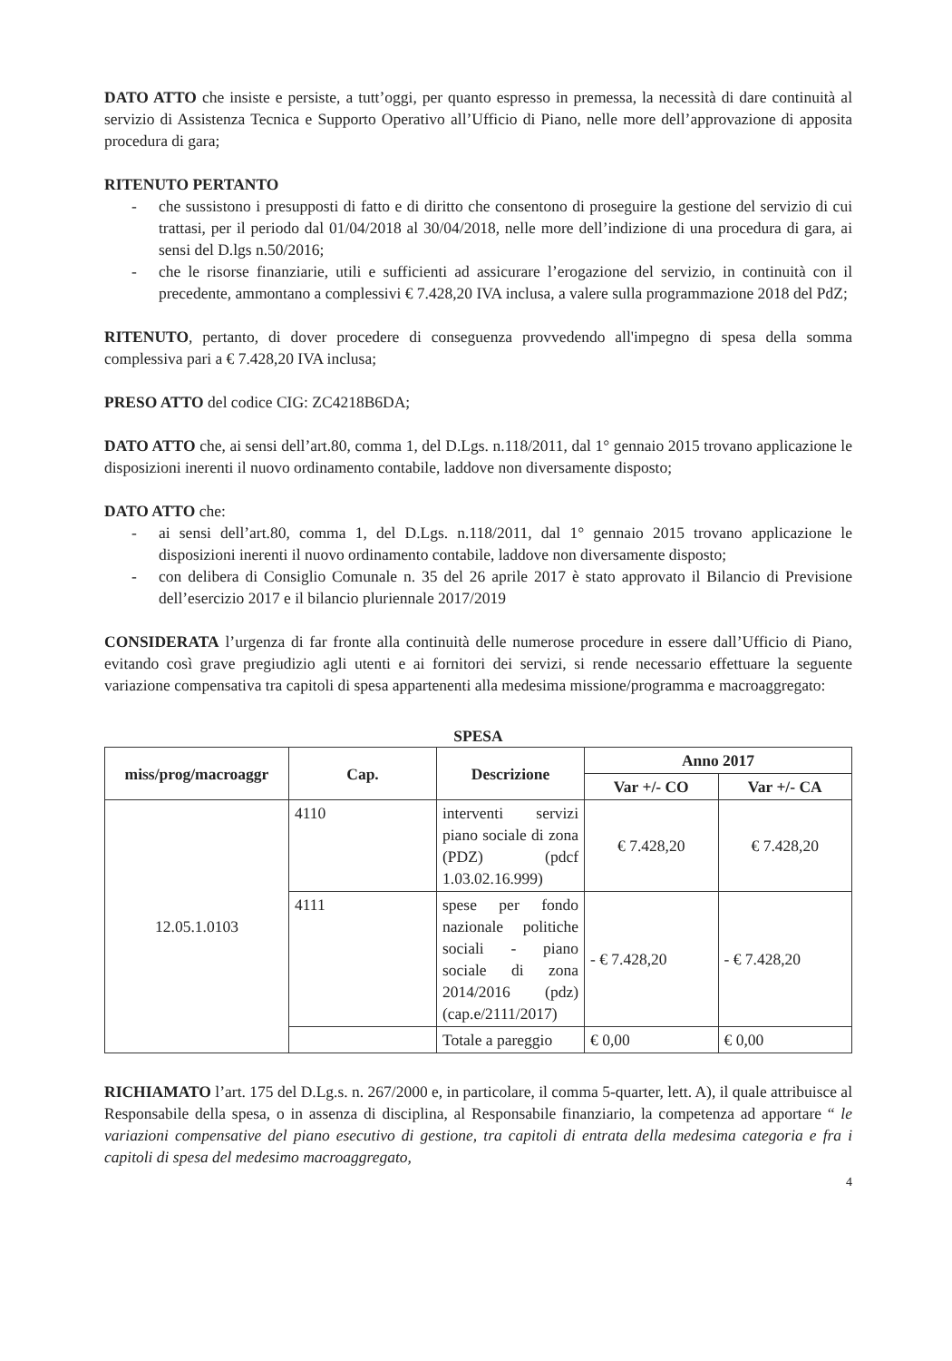DATO ATTO che insiste e persiste, a tutt’oggi, per quanto espresso in premessa, la necessità di dare continuità al servizio di Assistenza Tecnica e Supporto Operativo all’Ufficio di Piano, nelle more dell’approvazione di apposita procedura di gara;
RITENUTO PERTANTO
- che sussistono i presupposti di fatto e di diritto che consentono di proseguire la gestione del servizio di cui trattasi, per il periodo dal 01/04/2018 al 30/04/2018, nelle more dell’indizione di una procedura di gara, ai sensi del D.lgs n.50/2016;
- che le risorse finanziarie, utili e sufficienti ad assicurare l’erogazione del servizio, in continuità con il precedente, ammontano a complessivi € 7.428,20 IVA inclusa, a valere sulla programmazione 2018 del PdZ;
RITENUTO, pertanto, di dover procedere di conseguenza provvedendo all'impegno di spesa della somma complessiva pari a € 7.428,20 IVA inclusa;
PRESO ATTO del codice CIG: ZC4218B6DA;
DATO ATTO che, ai sensi dell’art.80, comma 1, del D.Lgs. n.118/2011, dal 1° gennaio 2015 trovano applicazione le disposizioni inerenti il nuovo ordinamento contabile, laddove non diversamente disposto;
DATO ATTO che:
- ai sensi dell’art.80, comma 1, del D.Lgs. n.118/2011, dal 1° gennaio 2015 trovano applicazione le disposizioni inerenti il nuovo ordinamento contabile, laddove non diversamente disposto;
- con delibera di Consiglio Comunale n. 35 del 26 aprile 2017 è stato approvato il Bilancio di Previsione dell’esercizio 2017 e il bilancio pluriennale 2017/2019
CONSIDERATA l’urgenza di far fronte alla continuità delle numerose procedure in essere dall’Ufficio di Piano, evitando così grave pregiudizio agli utenti e ai fornitori dei servizi, si rende necessario effettuare la seguente variazione compensativa tra capitoli di spesa appartenenti alla medesima missione/programma e macroaggregato:
SPESA
| miss/prog/macroaggr | Cap. | Descrizione | Anno 2017 | |
| --- | --- | --- | --- | --- |
| | | | Var +/- CO | Var +/- CA |
| 12.05.1.0103 | 4110 | interventi servizi piano sociale di zona (PDZ) (pdcf 1.03.02.16.999) | € 7.428,20 | € 7.428,20 |
| | 4111 | spese per fondo nazionale politiche sociali - piano sociale di zona 2014/2016 (pdz) (cap.e/2111/2017) | - € 7.428,20 | - € 7.428,20 |
| | | Totale a pareggio | € 0,00 | € 0,00 |
RICHIAMATO l’art. 175 del D.Lg.s. n. 267/2000 e, in particolare, il comma 5-quarter, lett. A), il quale attribuisce al Responsabile della spesa, o in assenza di disciplina, al Responsabile finanziario, la competenza ad apportare “ le variazioni compensative del piano esecutivo di gestione, tra capitoli di entrata della medesima categoria e fra i capitoli di spesa del medesimo macroaggregato,
4